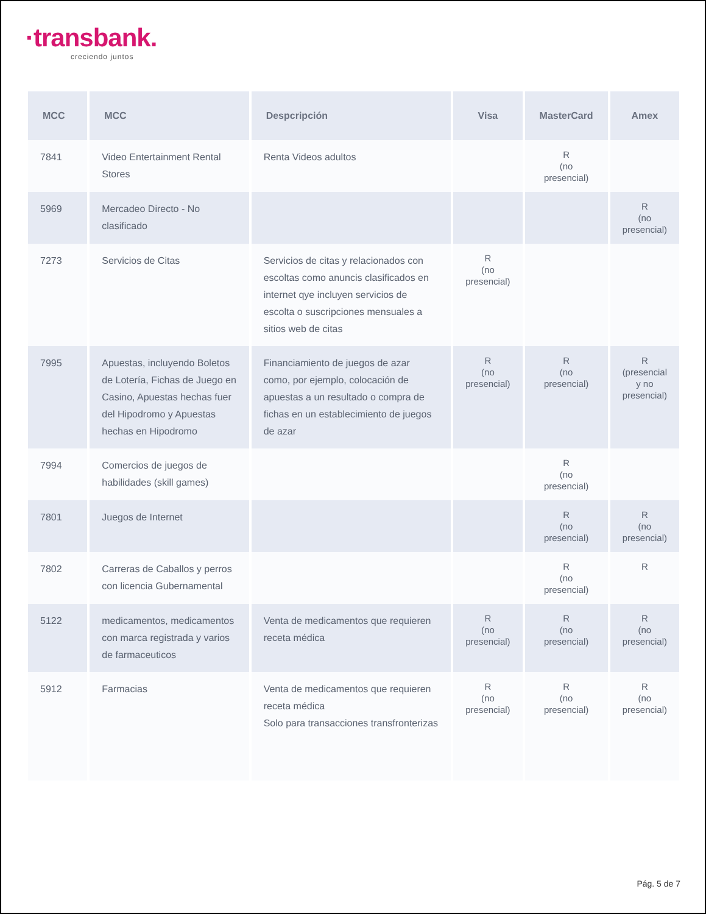·transbank.
creciendo juntos
| MCC | MCC | Despcripción | Visa | MasterCard | Amex |
| --- | --- | --- | --- | --- | --- |
| 7841 | Video Entertainment Rental Stores | Renta Videos adultos | | R (no presencial) | |
| 5969 | Mercadeo Directo - No clasificado | | | | R (no presencial) |
| 7273 | Servicios de Citas | Servicios de citas y relacionados con escoltas como anuncis clasificados en internet qye incluyen servicios de escolta o suscripciones mensuales a sitios web de citas | R (no presencial) | | |
| 7995 | Apuestas, incluyendo Boletos de Lotería, Fichas de Juego en Casino, Apuestas hechas fuer del Hipodromo y Apuestas hechas en Hipodromo | Financiamiento de juegos de azar como, por ejemplo, colocación de apuestas a un resultado o compra de fichas en un establecimiento de juegos de azar | R (no presencial) | R (no presencial) | R (presencial y no presencial) |
| 7994 | Comercios de juegos de habilidades (skill games) | | | R (no presencial) | |
| 7801 | Juegos de Internet | | | R (no presencial) | R (no presencial) |
| 7802 | Carreras de Caballos y perros con licencia Gubernamental | | | R (no presencial) | R |
| 5122 | medicamentos, medicamentos con marca registrada y varios de farmaceuticos | Venta de medicamentos que requieren receta médica | R (no presencial) | R (no presencial) | R (no presencial) |
| 5912 | Farmacias | Venta de medicamentos que requieren receta médica Solo para transacciones transfronterizas | R (no presencial) | R (no presencial) | R (no presencial) |
Pág. 5 de 7